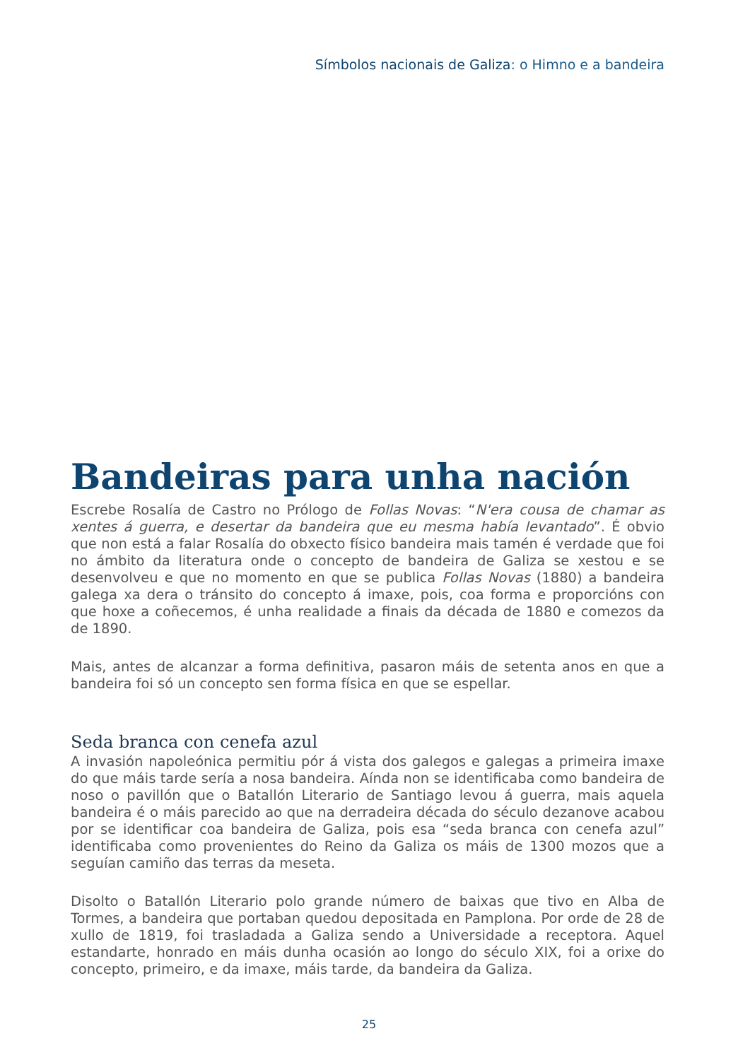Símbolos nacionais de Galiza: o Himno e a bandeira
Bandeiras para unha nación
Escrebe Rosalía de Castro no Prólogo de Follas Novas: “N'era cousa de chamar as xentes á guerra, e desertar da bandeira que eu mesma había levantado”. É obvio que non está a falar Rosalía do obxecto físico bandeira mais tamén é verdade que foi no ámbito da literatura onde o concepto de bandeira de Galiza se xestou e se desenvolveu e que no momento en que se publica Follas Novas (1880) a bandeira galega xa dera o tránsito do concepto á imaxe, pois, coa forma e proporcións con que hoxe a coñecemos, é unha realidade a finais da década de 1880 e comezos da de 1890.
Mais, antes de alcanzar a forma definitiva, pasaron máis de setenta anos en que a bandeira foi só un concepto sen forma física en que se espellar.
Seda branca con cenefa azul
A invasión napoleónica permitiu pór á vista dos galegos e galegas a primeira imaxe do que máis tarde sería a nosa bandeira. Aínda non se identificaba como bandeira de noso o pavillón que o Batallón Literario de Santiago levou á guerra, mais aquela bandeira é o máis parecido ao que na derradeira década do século dezanove acabou por se identificar coa bandeira de Galiza, pois esa “seda branca con cenefa azul” identificaba como provenientes do Reino da Galiza os máis de 1300 mozos que a seguían camiño das terras da meseta.
Disolto o Batallón Literario polo grande número de baixas que tivo en Alba de Tormes, a bandeira que portaban quedou depositada en Pamplona. Por orde de 28 de xullo de 1819, foi trasladada a Galiza sendo a Universidade a receptora. Aquel estandarte, honrado en máis dunha ocasión ao longo do século XIX, foi a orixe do concepto, primeiro, e da imaxe, máis tarde, da bandeira da Galiza.
25